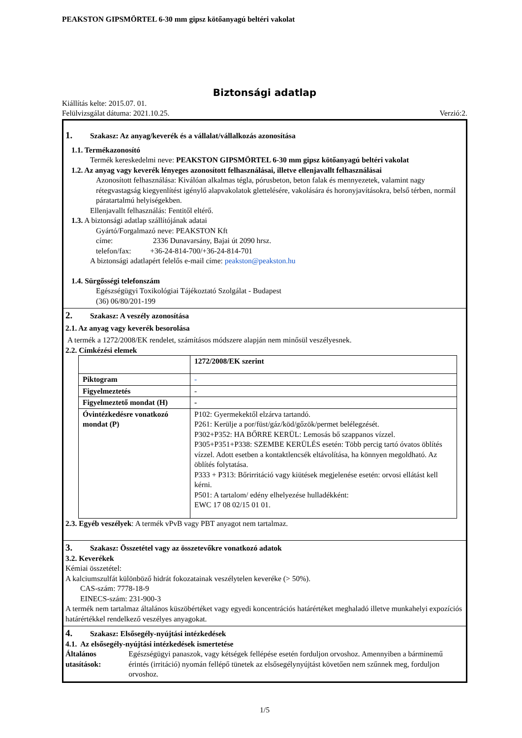PEAKSTON GIPSMÖRTEL 6-30 mm gipsz kötőanyagú beltéri vakolat
Biztonsági adatlap
Kiállítás kelte: 2015.07. 01.
Felülvizsgálat dátuma: 2021.10.25. Verzió:2.
1. Szakasz: Az anyag/keverék és a vállalat/vállalkozás azonosítása
1.1. Termékazonosító
Termék kereskedelmi neve: PEAKSTON GIPSMÖRTEL 6-30 mm gipsz kötőanyagú beltéri vakolat
1.2. Az anyag vagy keverék lényeges azonosított felhasználásai, illetve ellenjavallt felhasználásai
Azonosított felhasználása: Kiválóan alkalmas tégla, pórusbeton, beton falak és mennyezetek, valamint nagy rétegvastagság kiegyenlítést igénylő alapvakolatok glettelésére, vakolására és horonyjavításokra, belső térben, normál páratartalmú helyiségekben.
Ellenjavallt felhasználás: Fentitől eltérő.
1.3. A biztonsági adatlap szállítójának adatai
Gyártó/Forgalmazó neve: PEAKSTON Kft
címe: 2336 Dunavarsány, Bajai út 2090 hrsz.
telefon/fax: +36-24-814-700/+36-24-814-701
A biztonsági adatlapért felelős e-mail címe: peakston@peakston.hu
1.4. Sürgősségi telefonszám
Egészségügyi Toxikológiai Tájékoztató Szolgálat - Budapest
(36) 06/80/201-199
2. Szakasz: A veszély azonosítása
2.1. Az anyag vagy keverék besorolása
A termék a 1272/2008/EK rendelet, számításos módszere alapján nem minősül veszélyesnek.
2.2. Címkézési elemek
| | 1272/2008/EK szerint |
| Piktogram | - |
| Figyelmeztetés | - |
| Figyelmeztető mondat (H) | - |
| Óvintézkedésre vonatkozó mondat (P) | P102: Gyermekektől elzárva tartandó. P261: Kerülje a por/füst/gáz/köd/gőzök/permet belélegzését. P302+P352: HA BŐRRE KERÜL: Lemosás bő szappanos vízzel. P305+P351+P338: SZEMBE KERÜLÉS esetén: Több percig tartó óvatos öblítés vízzel. Adott esetben a kontaktlencsék eltávolítása, ha könnyen megoldható. Az öblítés folytatása. P333 + P313: Bőrirritáció vagy kiütések megjelenése esetén: orvosi ellátást kell kérni. P501: A tartalom/ edény elhelyezése hulladékként: EWC 17 08 02/15 01 01. |
2.3. Egyéb veszélyek: A termék vPvB vagy PBT anyagot nem tartalmaz.
3. Szakasz: Összetétel vagy az összetevőkre vonatkozó adatok
3.2. Keverékek
Kémiai összetétel:
A kalciumszulfát különböző hidrát fokozatainak veszélytelen keveréke (> 50%).
CAS-szám: 7778-18-9
EINECS-szám: 231-900-3
A termék nem tartalmaz általános küszöbértéket vagy egyedi koncentrációs határértéket meghaladó illetve munkahelyi expozíciós határértékkel rendelkező veszélyes anyagokat.
4. Szakasz: Elsősegély-nyújtási intézkedések
4.1. Az elsősegély-nyújtási intézkedések ismertetése
Általános utasítások: Egészségügyi panaszok, vagy kétségek fellépése esetén forduljon orvoshoz. Amennyiben a bárminemű érintés (irritáció) nyomán fellépő tünetek az elsősegélynyújtást követően nem szűnnek meg, forduljon orvoshoz.
1/5